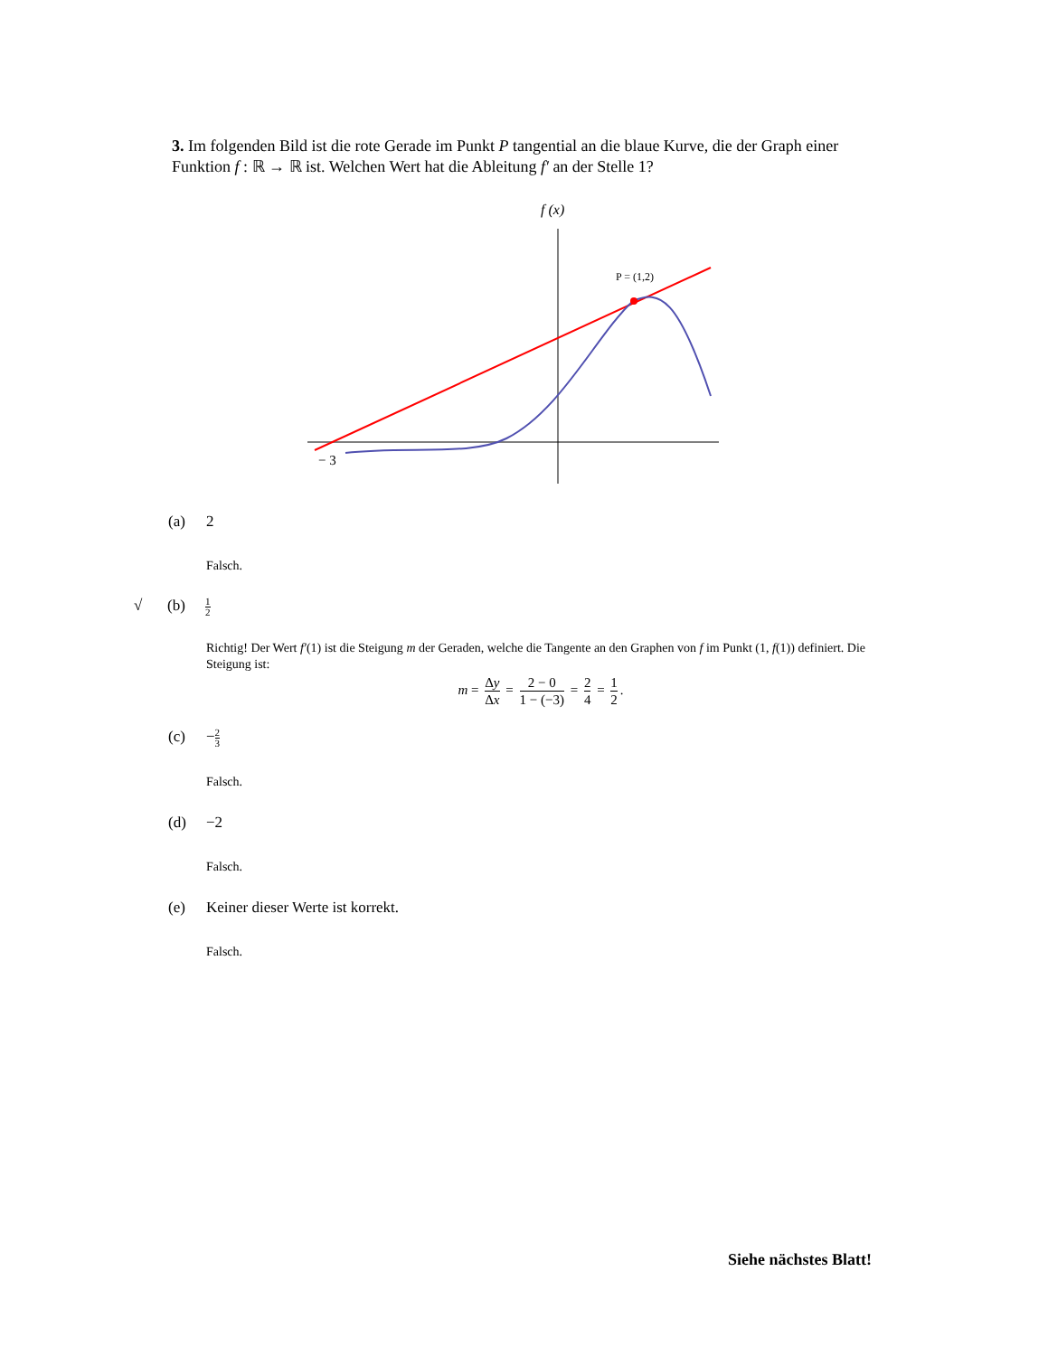3. Im folgenden Bild ist die rote Gerade im Punkt P tangential an die blaue Kurve, die der Graph einer Funktion f : ℝ → ℝ ist. Welchen Wert hat die Ableitung f′ an der Stelle 1?
f (x)
P = (1,2)
− 3
(a) 2
Falsch.
√ (b) 1 2
Richtig! Der Wert f′(1) ist die Steigung m der Geraden, welche die Tangente an den Graphen von f im Punkt (1, f(1)) definiert. Die Steigung ist:
m = Δy Δx = 2 − 0 1 − (−3) = 2 4 = 1 2.
(c) −2 3
Falsch.
(d) −2
Falsch.
(e) Keiner dieser Werte ist korrekt.
Falsch.
Siehe nächstes Blatt!